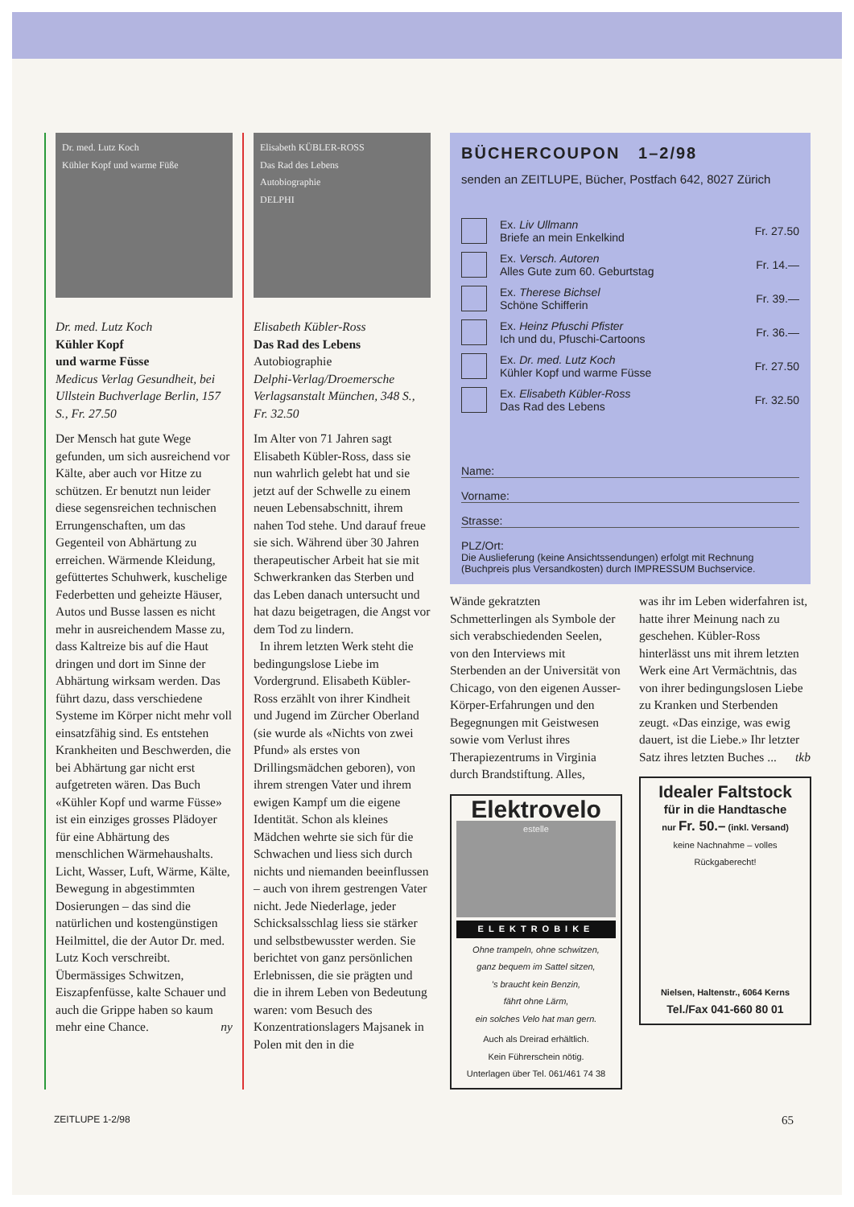Dr. med. Lutz Koch
Kühler Kopf und warme Füße
Dr. med. Lutz Koch
Kühler Kopf
und warme Füsse
Medicus Verlag Gesundheit, bei Ullstein Buchverlage Berlin, 157 S., Fr. 27.50
Der Mensch hat gute Wege gefunden, um sich ausreichend vor Kälte, aber auch vor Hitze zu schützen. Er benutzt nun leider diese segensreichen technischen Errungenschaften, um das Gegenteil von Abhärtung zu erreichen. Wärmende Kleidung, gefüttertes Schuhwerk, kuschelige Federbetten und geheizte Häuser, Autos und Busse lassen es nicht mehr in ausreichendem Masse zu, dass Kaltreize bis auf die Haut dringen und dort im Sinne der Abhärtung wirksam werden. Das führt dazu, dass verschiedene Systeme im Körper nicht mehr voll einsatzfähig sind. Es entstehen Krankheiten und Beschwerden, die bei Abhärtung gar nicht erst aufgetreten wären. Das Buch «Kühler Kopf und warme Füsse» ist ein einziges grosses Plädoyer für eine Abhärtung des menschlichen Wärmehaushalts. Licht, Wasser, Luft, Wärme, Kälte, Bewegung in abgestimmten Dosierungen – das sind die natürlichen und kostengünstigen Heilmittel, die der Autor Dr. med. Lutz Koch verschreibt. Übermässiges Schwitzen, Eiszapfenfüsse, kalte Schauer und auch die Grippe haben so kaum mehr eine Chance. ny
Elisabeth KÜBLER-ROSS
Das Rad des Lebens
Autobiographie
DELPHI
Elisabeth Kübler-Ross
Das Rad des Lebens
Autobiographie
Delphi-Verlag/Droemersche Verlagsanstalt München, 348 S., Fr. 32.50
Im Alter von 71 Jahren sagt Elisabeth Kübler-Ross, dass sie nun wahrlich gelebt hat und sie jetzt auf der Schwelle zu einem neuen Lebensabschnitt, ihrem nahen Tod stehe. Und darauf freue sie sich. Während über 30 Jahren therapeutischer Arbeit hat sie mit Schwerkranken das Sterben und das Leben danach untersucht und hat dazu beigetragen, die Angst vor dem Tod zu lindern.
In ihrem letzten Werk steht die bedingungslose Liebe im Vordergrund. Elisabeth Kübler-Ross erzählt von ihrer Kindheit und Jugend im Zürcher Oberland (sie wurde als «Nichts von zwei Pfund» als erstes von Drillingsmädchen geboren), von ihrem strengen Vater und ihrem ewigen Kampf um die eigene Identität. Schon als kleines Mädchen wehrte sie sich für die Schwachen und liess sich durch nichts und niemanden beeinflussen – auch von ihrem gestrengen Vater nicht. Jede Niederlage, jeder Schicksalsschlag liess sie stärker und selbstbewusster werden. Sie berichtet von ganz persönlichen Erlebnissen, die sie prägten und die in ihrem Leben von Bedeutung waren: vom Besuch des Konzentrationslagers Majsanek in Polen mit den in die
BÜCHERCOUPON 1–2/98
senden an ZEITLUPE, Bücher, Postfach 642, 8027 Zürich
Ex. Liv Ullmann
Briefe an mein Enkelkind
Fr. 27.50
Ex. Versch. Autoren
Alles Gute zum 60. Geburtstag
Fr. 14.—
Ex. Therese Bichsel
Schöne Schifferin
Fr. 39.—
Ex. Heinz Pfuschi Pfister
Ich und du, Pfuschi-Cartoons
Fr. 36.—
Ex. Dr. med. Lutz Koch
Kühler Kopf und warme Füsse
Fr. 27.50
Ex. Elisabeth Kübler-Ross
Das Rad des Lebens
Fr. 32.50
Name:
Vorname:
Strasse:
PLZ/Ort:
Die Auslieferung (keine Ansichtssendungen) erfolgt mit Rechnung (Buchpreis plus Versandkosten) durch IMPRESSUM Buchservice.
Wände gekratzten Schmetterlingen als Symbole der sich verabschiedenden Seelen, von den Interviews mit Sterbenden an der Universität von Chicago, von den eigenen Ausser-Körper-Erfahrungen und den Begegnungen mit Geistwesen sowie vom Verlust ihres Therapiezentrums in Virginia durch Brandstiftung. Alles,
Elektrovelo
estelle
ELEKTROBIKE
Ohne trampeln, ohne schwitzen,
ganz bequem im Sattel sitzen,
's braucht kein Benzin,
fährt ohne Lärm,
ein solches Velo hat man gern.
Auch als Dreirad erhältlich.
Kein Führerschein nötig.
Unterlagen über Tel. 061/461 74 38
was ihr im Leben widerfahren ist, hatte ihrer Meinung nach zu geschehen. Kübler-Ross hinterlässt uns mit ihrem letzten Werk eine Art Vermächtnis, das von ihrer bedingungslosen Liebe zu Kranken und Sterbenden zeugt. «Das einzige, was ewig dauert, ist die Liebe.» Ihr letzter Satz ihres letzten Buches ... tkb
Idealer Faltstock
für in die Handtasche
nur Fr. 50.– (inkl. Versand)
keine Nachnahme – volles Rückgaberecht!
Nielsen, Haltenstr., 6064 Kerns
Tel./Fax 041-660 80 01
ZEITLUPE 1-2/98 65